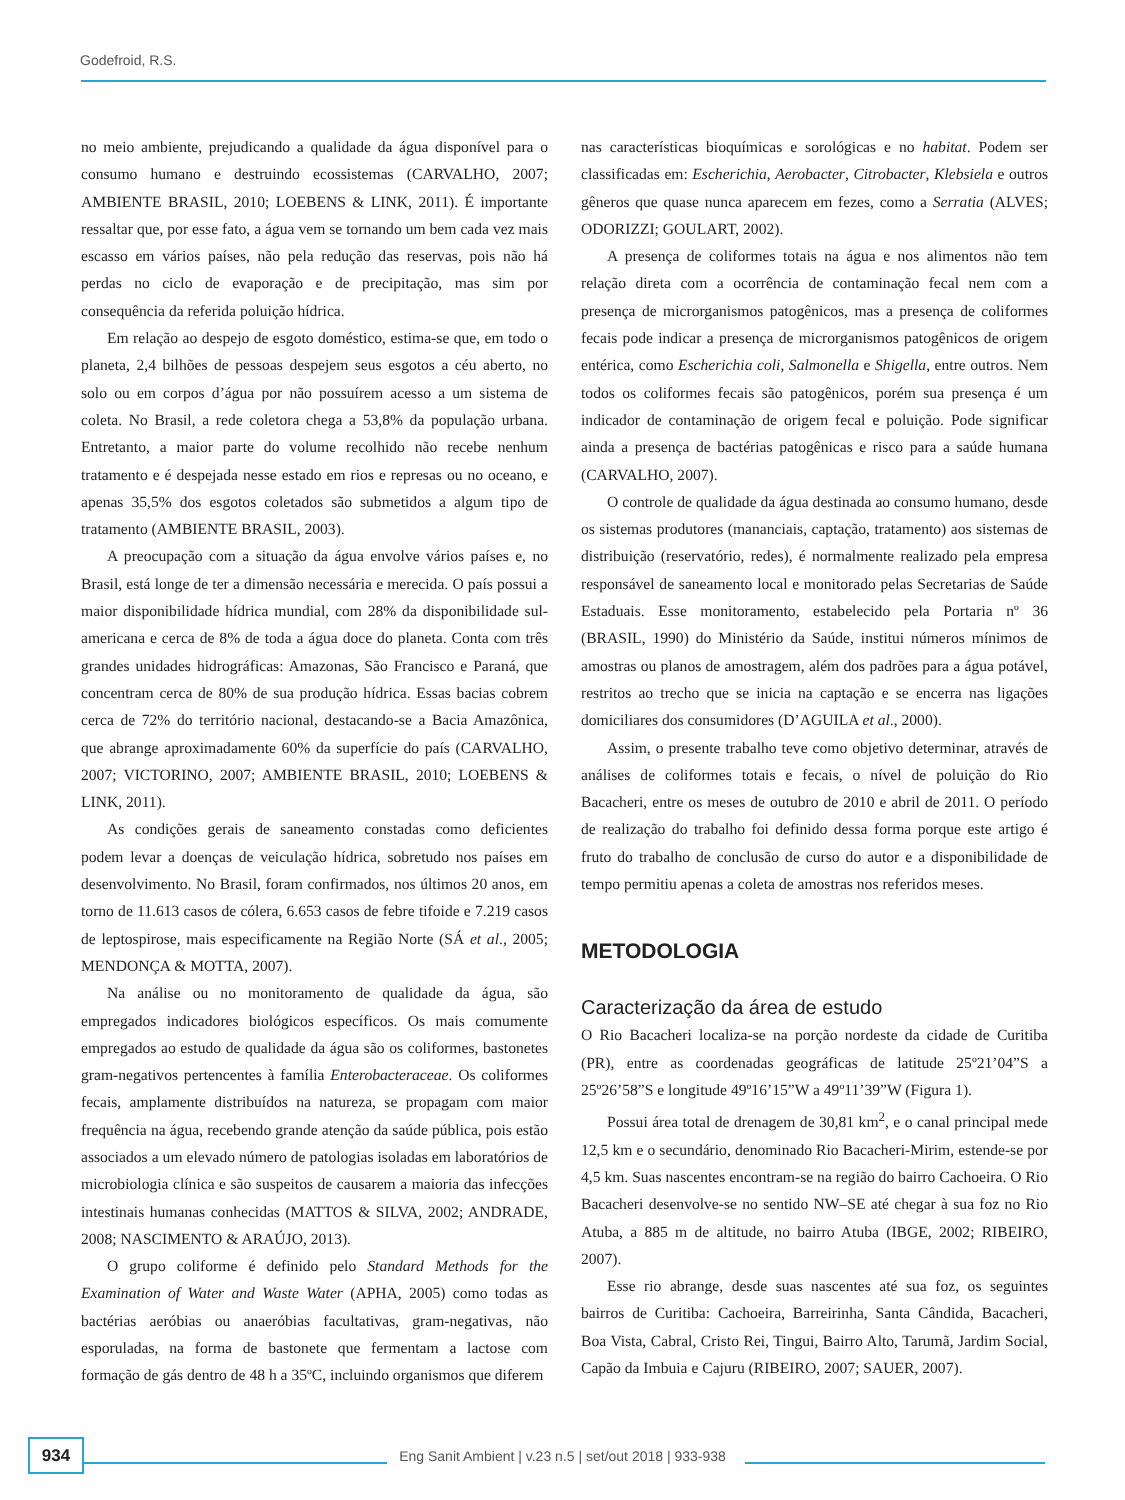Godefroid, R.S.
no meio ambiente, prejudicando a qualidade da água disponível para o consumo humano e destruindo ecossistemas (CARVALHO, 2007; AMBIENTE BRASIL, 2010; LOEBENS & LINK, 2011). É importante ressaltar que, por esse fato, a água vem se tornando um bem cada vez mais escasso em vários países, não pela redução das reservas, pois não há perdas no ciclo de evaporação e de precipitação, mas sim por consequência da referida poluição hídrica.
Em relação ao despejo de esgoto doméstico, estima-se que, em todo o planeta, 2,4 bilhões de pessoas despejem seus esgotos a céu aberto, no solo ou em corpos d’água por não possuírem acesso a um sistema de coleta. No Brasil, a rede coletora chega a 53,8% da população urbana. Entretanto, a maior parte do volume recolhido não recebe nenhum tratamento e é despejada nesse estado em rios e represas ou no oceano, e apenas 35,5% dos esgotos coletados são submetidos a algum tipo de tratamento (AMBIENTE BRASIL, 2003).
A preocupação com a situação da água envolve vários países e, no Brasil, está longe de ter a dimensão necessária e merecida. O país possui a maior disponibilidade hídrica mundial, com 28% da disponibilidade sul-americana e cerca de 8% de toda a água doce do planeta. Conta com três grandes unidades hidrográficas: Amazonas, São Francisco e Paraná, que concentram cerca de 80% de sua produção hídrica. Essas bacias cobrem cerca de 72% do território nacional, destacando-se a Bacia Amazônica, que abrange aproximadamente 60% da superfície do país (CARVALHO, 2007; VICTORINO, 2007; AMBIENTE BRASIL, 2010; LOEBENS & LINK, 2011).
As condições gerais de saneamento constadas como deficientes podem levar a doenças de veiculação hídrica, sobretudo nos países em desenvolvimento. No Brasil, foram confirmados, nos últimos 20 anos, em torno de 11.613 casos de cólera, 6.653 casos de febre tifoide e 7.219 casos de leptospirose, mais especificamente na Região Norte (SÁ et al., 2005; MENDONÇA & MOTTA, 2007).
Na análise ou no monitoramento de qualidade da água, são empregados indicadores biológicos específicos. Os mais comumente empregados ao estudo de qualidade da água são os coliformes, bastonetes gram-negativos pertencentes à família Enterobacteraceae. Os coliformes fecais, amplamente distribuídos na natureza, se propagam com maior frequência na água, recebendo grande atenção da saúde pública, pois estão associados a um elevado número de patologias isoladas em laboratórios de microbiologia clínica e são suspeitos de causarem a maioria das infecções intestinais humanas conhecidas (MATTOS & SILVA, 2002; ANDRADE, 2008; NASCIMENTO & ARAÚJO, 2013).
O grupo coliforme é definido pelo Standard Methods for the Examination of Water and Waste Water (APHA, 2005) como todas as bactérias aeróbias ou anaeróbias facultativas, gram-negativas, não esporuladas, na forma de bastonete que fermentam a lactose com formação de gás dentro de 48 h a 35ºC, incluindo organismos que diferem
nas características bioquímicas e sorológicas e no habitat. Podem ser classificadas em: Escherichia, Aerobacter, Citrobacter, Klebsiela e outros gêneros que quase nunca aparecem em fezes, como a Serratia (ALVES; ODORIZZI; GOULART, 2002).
A presença de coliformes totais na água e nos alimentos não tem relação direta com a ocorrência de contaminação fecal nem com a presença de microrganismos patogênicos, mas a presença de coliformes fecais pode indicar a presença de microrganismos patogênicos de origem entérica, como Escherichia coli, Salmonella e Shigella, entre outros. Nem todos os coliformes fecais são patogênicos, porém sua presença é um indicador de contaminação de origem fecal e poluição. Pode significar ainda a presença de bactérias patogênicas e risco para a saúde humana (CARVALHO, 2007).
O controle de qualidade da água destinada ao consumo humano, desde os sistemas produtores (mananciais, captação, tratamento) aos sistemas de distribuição (reservatório, redes), é normalmente realizado pela empresa responsável de saneamento local e monitorado pelas Secretarias de Saúde Estaduais. Esse monitoramento, estabelecido pela Portaria nº 36 (BRASIL, 1990) do Ministério da Saúde, institui números mínimos de amostras ou planos de amostragem, além dos padrões para a água potável, restritos ao trecho que se inicia na captação e se encerra nas ligações domiciliares dos consumidores (D’AGUILA et al., 2000).
Assim, o presente trabalho teve como objetivo determinar, através de análises de coliformes totais e fecais, o nível de poluição do Rio Bacacheri, entre os meses de outubro de 2010 e abril de 2011. O período de realização do trabalho foi definido dessa forma porque este artigo é fruto do trabalho de conclusão de curso do autor e a disponibilidade de tempo permitiu apenas a coleta de amostras nos referidos meses.
METODOLOGIA
Caracterização da área de estudo
O Rio Bacacheri localiza-se na porção nordeste da cidade de Curitiba (PR), entre as coordenadas geográficas de latitude 25º21’04”S a 25º26’58”S e longitude 49º16’15”W a 49º11’39”W (Figura 1).
Possui área total de drenagem de 30,81 km<sup>2</sup>, e o canal principal mede 12,5 km e o secundário, denominado Rio Bacacheri-Mirim, estende-se por 4,5 km. Suas nascentes encontram-se na região do bairro Cachoeira. O Rio Bacacheri desenvolve-se no sentido NW–SE até chegar à sua foz no Rio Atuba, a 885 m de altitude, no bairro Atuba (IBGE, 2002; RIBEIRO, 2007).
Esse rio abrange, desde suas nascentes até sua foz, os seguintes bairros de Curitiba: Cachoeira, Barreirinha, Santa Cândida, Bacacheri, Boa Vista, Cabral, Cristo Rei, Tingui, Bairro Alto, Tarumã, Jardim Social, Capão da Imbuia e Cajuru (RIBEIRO, 2007; SAUER, 2007).
934
Eng Sanit Ambient | v.23 n.5 | set/out 2018 | 933-938